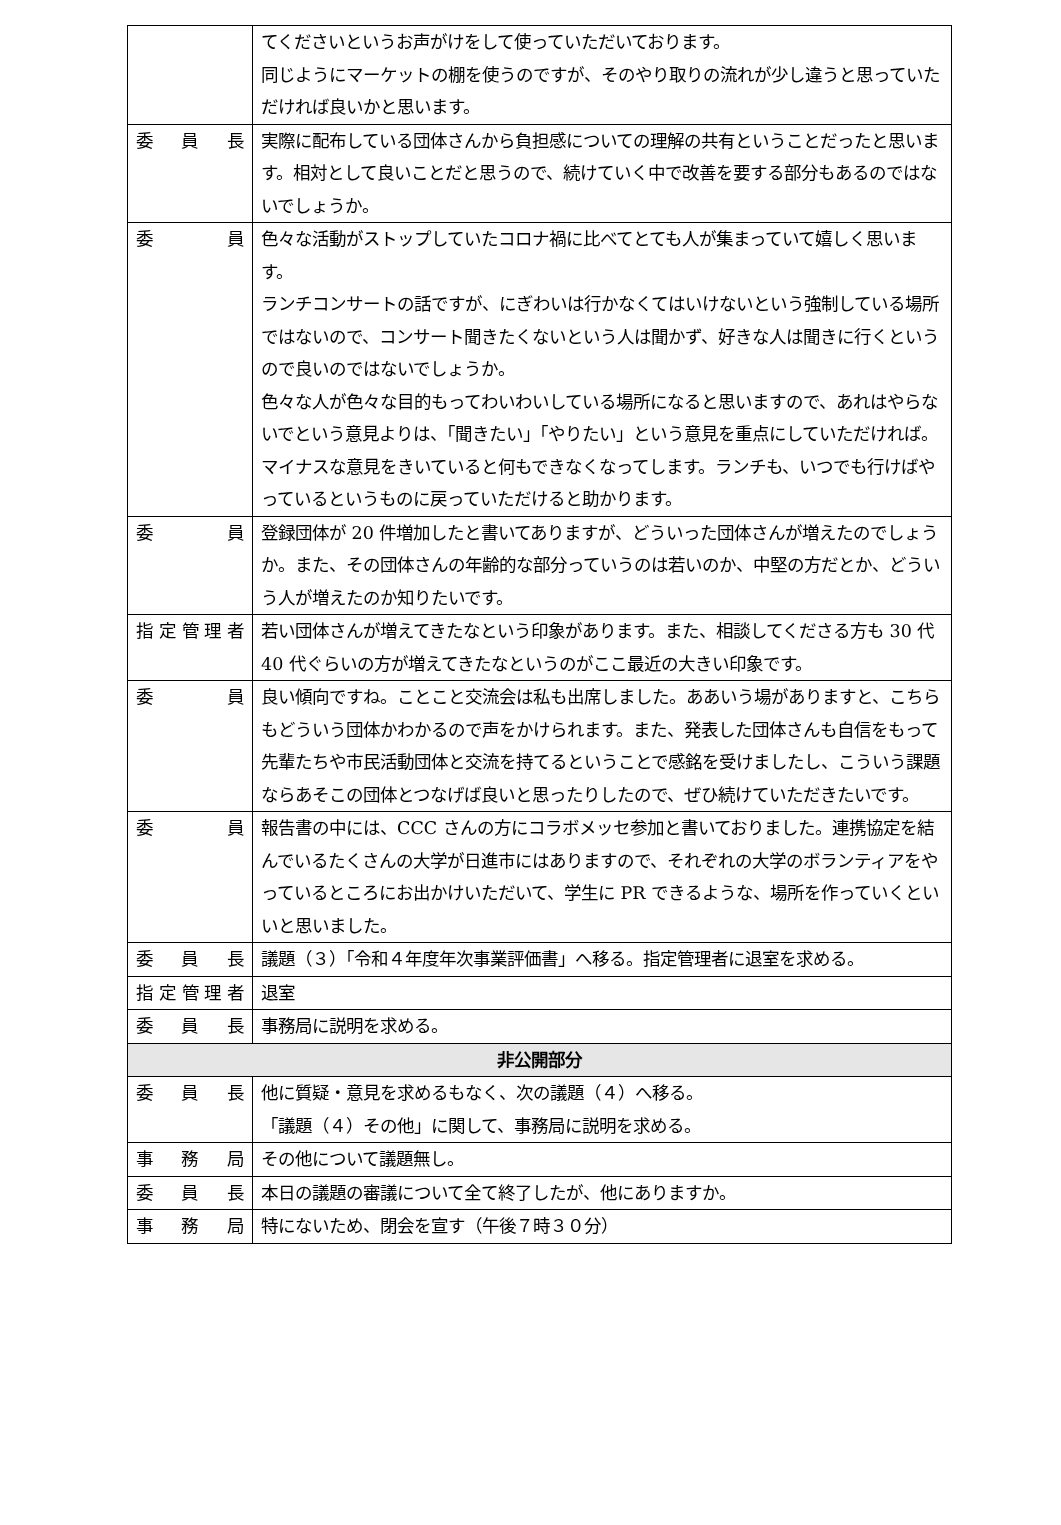| | てくださいというお声がけをして使っていただいております。 同じようにマーケットの棚を使うのですが、そのやり取りの流れが少し違うと思っていただければ良いかと思います。 |
| 委 員 長 | 実際に配布している団体さんから負担感についての理解の共有ということだったと思います。相対として良いことだと思うので、続けていく中で改善を要する部分もあるのではないでしょうか。 |
| 委 員 | 色々な活動がストップしていたコロナ禍に比べてとても人が集まっていて嬉しく思います。 ランチコンサートの話ですが、にぎわいは行かなくてはいけないという強制している場所ではないので、コンサート聞きたくないという人は聞かず、好きな人は聞きに行くというので良いのではないでしょうか。 色々な人が色々な目的もってわいわいしている場所になると思いますので、あれはやらないでという意見よりは、「聞きたい」「やりたい」という意見を重点にしていただければ。マイナスな意見をきいていると何もできなくなってします。ランチも、いつでも行けばやっているというものに戻っていただけると助かります。 |
| 委 員 | 登録団体が 20 件増加したと書いてありますが、どういった団体さんが増えたのでしょうか。また、その団体さんの年齢的な部分っていうのは若いのか、中堅の方だとか、どういう人が増えたのか知りたいです。 |
| 指定管理者 | 若い団体さんが増えてきたなという印象があります。また、相談してくださる方も 30 代 40 代ぐらいの方が増えてきたなというのがここ最近の大きい印象です。 |
| 委 員 | 良い傾向ですね。ことこと交流会は私も出席しました。ああいう場がありますと、こちらもどういう団体かわかるので声をかけられます。また、発表した団体さんも自信をもって先輩たちや市民活動団体と交流を持てるということで感銘を受けましたし、こういう課題ならあそこの団体とつなげば良いと思ったりしたので、ぜひ続けていただきたいです。 |
| 委 員 | 報告書の中には、CCC さんの方にコラボメッセ参加と書いておりました。連携協定を結んでいるたくさんの大学が日進市にはありますので、それぞれの大学のボランティアをやっているところにお出かけいただいて、学生に PR できるような、場所を作っていくといいと思いました。 |
| 委 員 長 | 議題（３）「令和４年度年次事業評価書」へ移る。指定管理者に退室を求める。 |
| 指定管理者 | 退室 |
| 委 員 長 | 事務局に説明を求める。 |
| 非公開部分 | |
| 委 員 長 | 他に質疑・意見を求めるもなく、次の議題（４）へ移る。 「議題（４）その他」に関して、事務局に説明を求める。 |
| 事 務 局 | その他について議題無し。 |
| 委 員 長 | 本日の議題の審議について全て終了したが、他にありますか。 |
| 事 務 局 | 特にないため、閉会を宣す（午後７時３０分） |